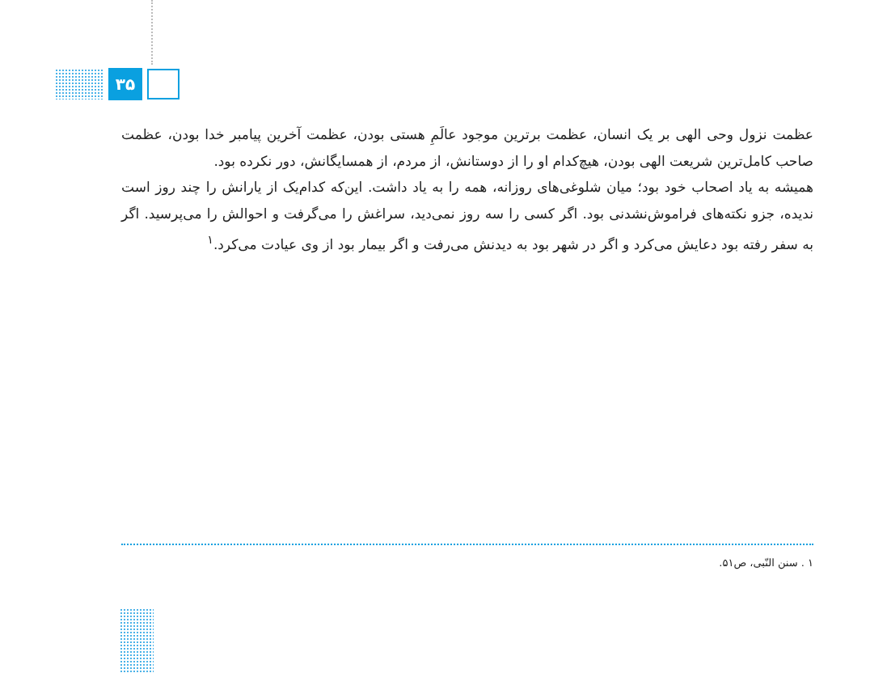۳۵
عظمت نزول وحی الهی بر یک انسان، عظمت برترین موجود عالَمِ هستی بودن، عظمت آخرین پیامبر خدا بودن، عظمت صاحب کامل‌ترین شریعت الهی بودن، هیچ‌کدام او را از دوستانش، از مردم، از همسایگانش، دور نکرده بود.
همیشه به یاد اصحاب خود بود؛ میان شلوغی‌های روزانه، همه را به یاد داشت. این‌که کدام‌یک از یارانش را چند روز است ندیده، جزو نکته‌های فراموش‌نشدنی بود. اگر کسی را سه روز نمی‌دید، سراغش را می‌گرفت و احوالش را می‌پرسید. اگر به سفر رفته بود دعایش می‌کرد و اگر در شهر بود به دیدنش می‌رفت و اگر بیمار بود از وی عیادت می‌کرد.<sup>۱</sup>
۱ . سنن النّبی، ص۵۱.